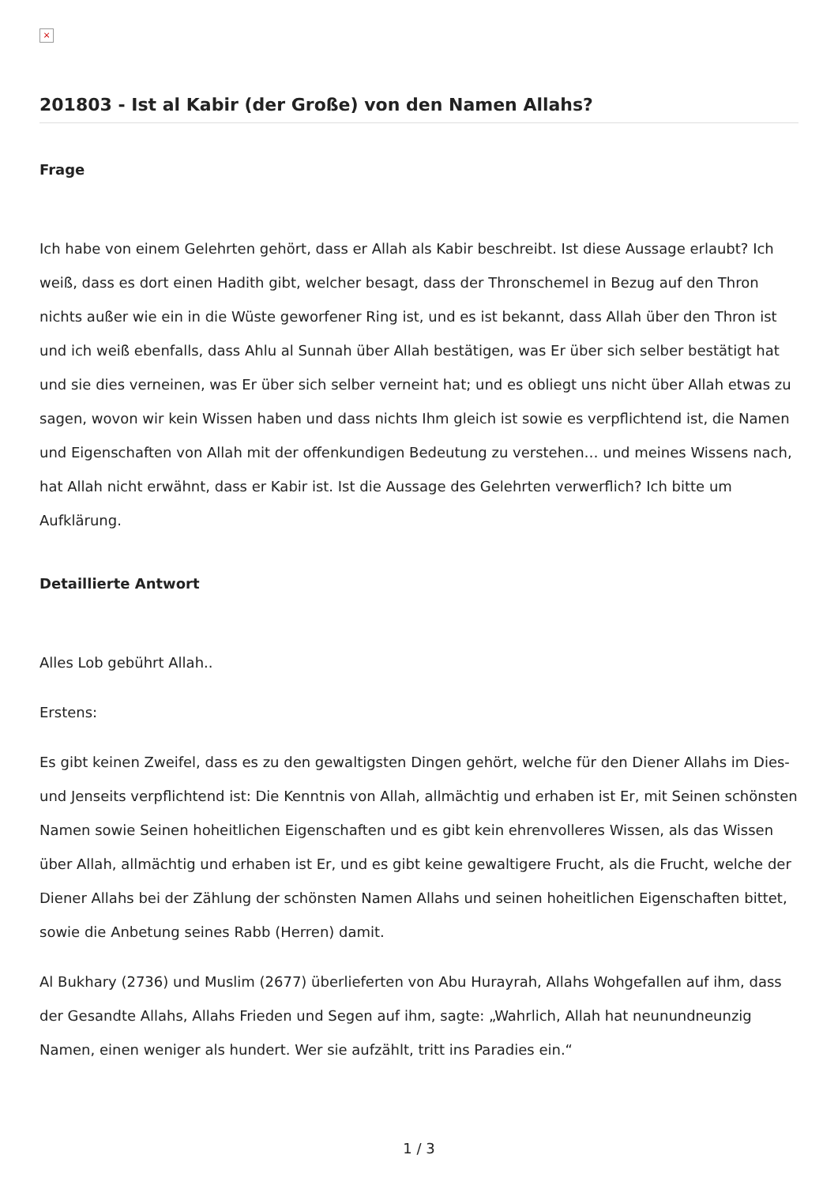×
201803 - Ist al Kabir (der Große) von den Namen Allahs?
Frage
Ich habe von einem Gelehrten gehört, dass er Allah als Kabir beschreibt. Ist diese Aussage erlaubt? Ich weiß, dass es dort einen Hadith gibt, welcher besagt, dass der Thronschemel in Bezug auf den Thron nichts außer wie ein in die Wüste geworfener Ring ist, und es ist bekannt, dass Allah über den Thron ist und ich weiß ebenfalls, dass Ahlu al Sunnah über Allah bestätigen, was Er über sich selber bestätigt hat und sie dies verneinen, was Er über sich selber verneint hat; und es obliegt uns nicht über Allah etwas zu sagen, wovon wir kein Wissen haben und dass nichts Ihm gleich ist sowie es verpflichtend ist, die Namen und Eigenschaften von Allah mit der offenkundigen Bedeutung zu verstehen… und meines Wissens nach, hat Allah nicht erwähnt, dass er Kabir ist. Ist die Aussage des Gelehrten verwerflich? Ich bitte um Aufklärung.
Detaillierte Antwort
Alles Lob gebührt Allah..
Erstens:
Es gibt keinen Zweifel, dass es zu den gewaltigsten Dingen gehört, welche für den Diener Allahs im Dies- und Jenseits verpflichtend ist: Die Kenntnis von Allah, allmächtig und erhaben ist Er, mit Seinen schönsten Namen sowie Seinen hoheitlichen Eigenschaften und es gibt kein ehrenvolleres Wissen, als das Wissen über Allah, allmächtig und erhaben ist Er, und es gibt keine gewaltigere Frucht, als die Frucht, welche der Diener Allahs bei der Zählung der schönsten Namen Allahs und seinen hoheitlichen Eigenschaften bittet, sowie die Anbetung seines Rabb (Herren) damit.
Al Bukhary (2736) und Muslim (2677) überlieferten von Abu Hurayrah, Allahs Wohgefallen auf ihm, dass der Gesandte Allahs, Allahs Frieden und Segen auf ihm, sagte: „Wahrlich, Allah hat neunundneunzig Namen, einen weniger als hundert. Wer sie aufzählt, tritt ins Paradies ein.“
1 / 3